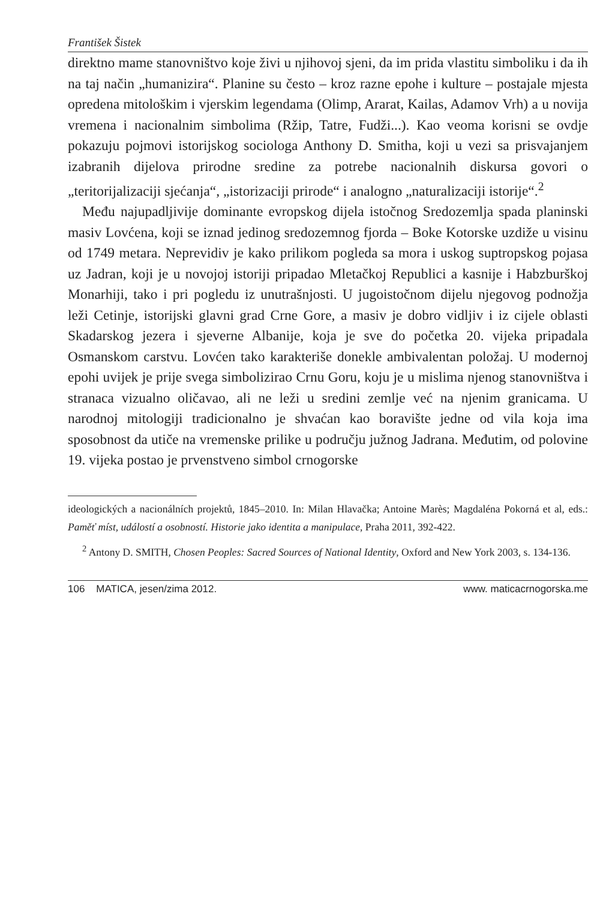František Šistek
direktno mame stanovništvo koje živi u njihovoj sjeni, da im prida vlastitu simboliku i da ih na taj način „humanizira“. Planine su često – kroz razne epohe i kulture – postajale mjesta opredena mitološkim i vjerskim legendama (Olimp, Ararat, Kailas, Adamov Vrh) a u novija vremena i nacionalnim simbolima (Ržip, Tatre, Fudži...). Kao veoma korisni se ovdje pokazuju pojmovi istorijskog sociologa Anthony D. Smitha, koji u vezi sa prisva­janjem izabranih dijelova prirodne sredine za potrebe nacionalnih diskursa govori o „teritorijalizaciji sjećanja“, „istorizaciji prirode“ i analogno „naturalizaciji istorije“.<sup>2</sup>
Među najupadljivije dominante evropskog dijela istočnog Sredozemlja spada planinski masiv Lovćena, koji se iznad jedinog sredozemnog fjorda – Boke Kotorske uzdiže u visinu od 1749 metara. Neprevidiv je kako prilikom pogleda sa mora i uskog suptropskog pojasa uz Jadran, koji je u novojoj istoriji pripadao Mletačkoj Republici a kasnije i Habzburškoj Monarhiji, tako i pri pogledu iz unutrašnjosti. U jugoistočnom dijelu njegovog podnožja leži Cetinje, istorijski glavni grad Crne Gore, a masiv je dobro vidljiv i iz cijele oblasti Skadarskog jezera i sjeverne Albanije, koja je sve do početka 20. vijeka pri­padala Osmanskom carstvu. Lovćen tako karakteriše donekle ambivalentan položaj. U modernoj epohi uvijek je prije svega simbolizirao Crnu Goru, koju je u mislima njenog stanovništva i stranaca vizualno oličavao, ali ne leži u sredini zemlje već na njenim granicama. U narodnoj mitologiji tradicionalno je shvaćan kao boravište jedne od vila koja ima sposobnost da utiče na vremenske prilike u području južnog Jadrana. Međutim, od polovine 19. vijeka postao je prvenstveno simbol crnogorske
ideologických a nacionálních projektů, 1845–2010. In: Milan Hlavačka; Antoine Marès; Magdaléna Pokorná et al, eds.: Paměť míst, událostí a osob­ností. Historie jako identita a manipulace, Praha 2011, 392-422.
<sup>2</sup> Antony D. SMITH, Chosen Peoples: Sacred Sources of National Identity, Oxford and New York 2003, s. 134-136.
106 MATICA, jesen/zima 2012. www. maticacrnogorska.me